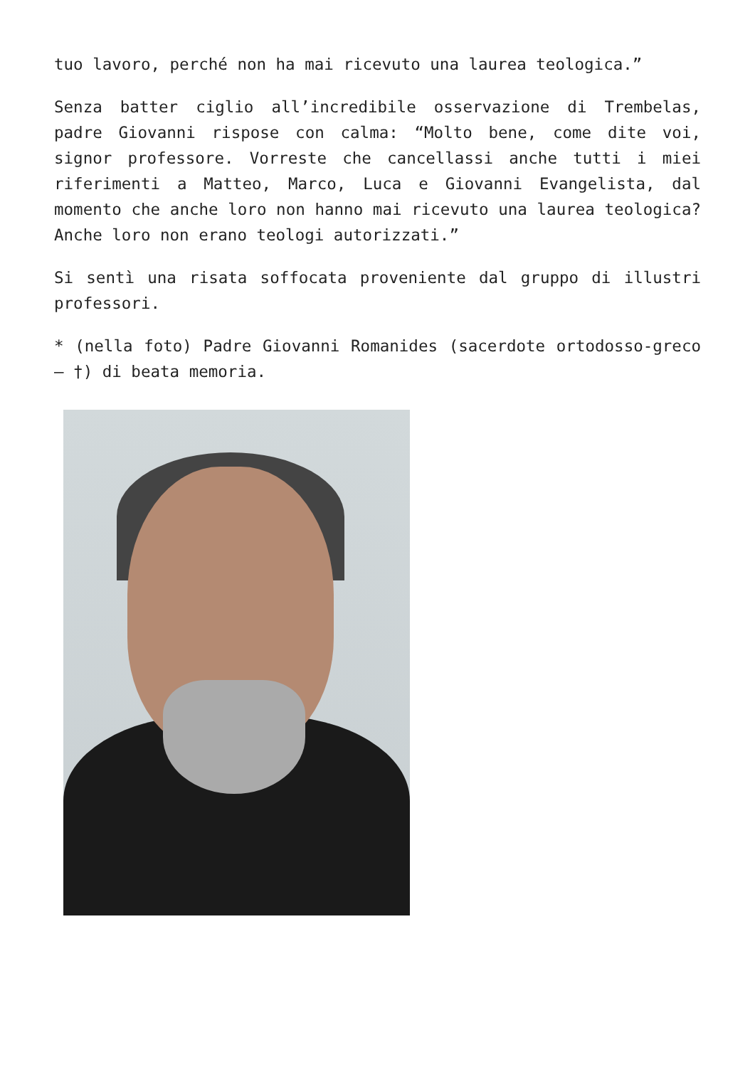tuo lavoro, perché non ha mai ricevuto una laurea teologica.”
Senza batter ciglio all’incredibile osservazione di Trembelas, padre Giovanni rispose con calma: “Molto bene, come dite voi, signor professore. Vorreste che cancellassi anche tutti i miei riferimenti a Matteo, Marco, Luca e Giovanni Evangelista, dal momento che anche loro non hanno mai ricevuto una laurea teologica? Anche loro non erano teologi autorizzati.”
Si sentì una risata soffocata proveniente dal gruppo di illustri professori.
* (nella foto) Padre Giovanni Romanides (sacerdote ortodosso-greco – †) di beata memoria.